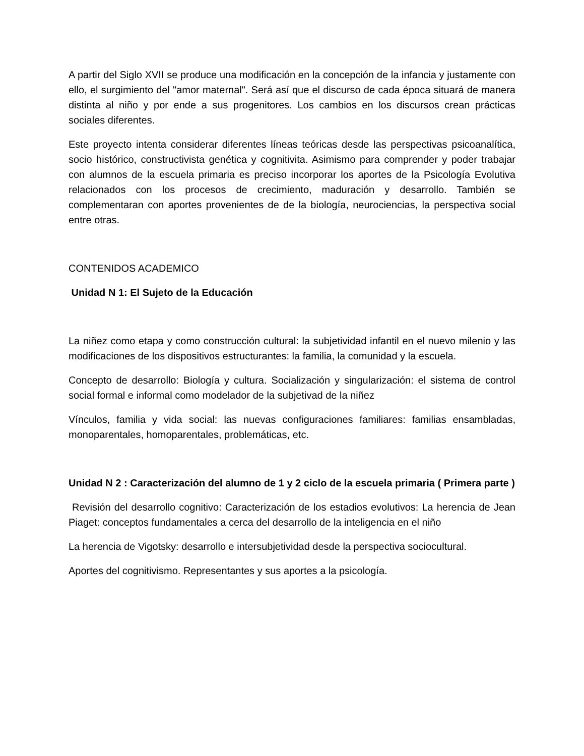A partir del Siglo XVII se produce una modificación en la concepción de la infancia y justamente con ello, el surgimiento del "amor maternal". Será así que el discurso de cada época situará de manera distinta al niño y por ende a sus progenitores. Los cambios en los discursos crean prácticas sociales diferentes.
Este proyecto intenta considerar diferentes líneas teóricas desde las perspectivas psicoanalítica, socio histórico, constructivista genética y cognitivita. Asimismo para comprender y poder trabajar con alumnos de la escuela primaria es preciso incorporar los aportes de la Psicología Evolutiva relacionados con los procesos de crecimiento, maduración y desarrollo. También se complementaran con aportes provenientes de de la biología, neurociencias, la perspectiva social entre otras.
CONTENIDOS ACADEMICO
Unidad N 1: El Sujeto de la Educación
La niñez como etapa y como construcción cultural: la subjetividad infantil en el nuevo milenio y las modificaciones de los dispositivos estructurantes: la familia, la comunidad y la escuela.
Concepto de desarrollo: Biología y cultura. Socialización y singularización: el sistema de control social formal e informal como modelador de la subjetivad de la niñez
Vínculos, familia y vida social: las nuevas configuraciones familiares: familias ensambladas, monoparentales, homoparentales, problemáticas, etc.
Unidad N 2 : Caracterización del alumno de 1 y 2 ciclo de la escuela primaria ( Primera parte )
Revisión del desarrollo cognitivo: Caracterización de los estadios evolutivos: La herencia de Jean Piaget: conceptos fundamentales a cerca del desarrollo de la inteligencia en el niño
La herencia de Vigotsky: desarrollo e intersubjetividad desde la perspectiva sociocultural.
Aportes del cognitivismo. Representantes y sus aportes a la psicología.